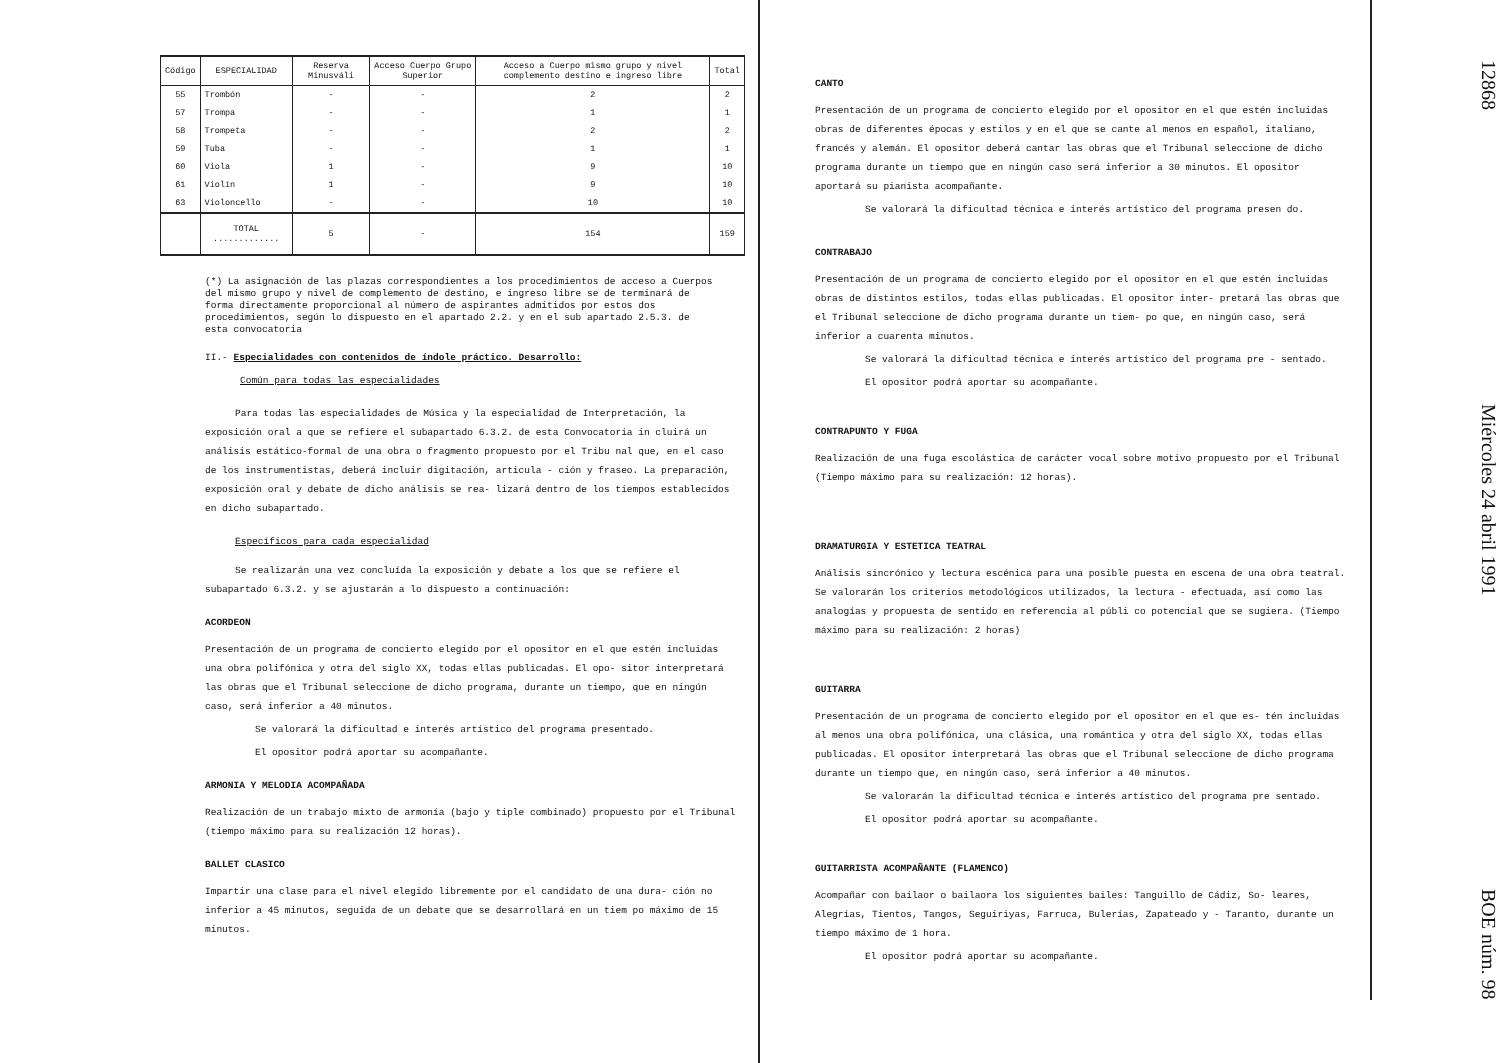| Código | ESPECIALIDAD | Reserva Minusváli | Acceso Cuerpo Grupo Superior | Acceso a Cuerpo mismo grupo y nivel complemento destino e ingreso libre | Total |
| --- | --- | --- | --- | --- | --- |
| 55 | Trombón | - | - | 2 | 2 |
| 57 | Trompa | - | - | 1 | 1 |
| 58 | Trompeta | - | - | 2 | 2 |
| 59 | Tuba | - | - | 1 | 1 |
| 60 | Viola | 1 | - | 9 | 10 |
| 61 | Violín | 1 | - | 9 | 10 |
| 63 | Violoncello | - | - | 10 | 10 |
| | TOTAL ............. | 5 | - | 154 | 159 |
(*) La asignación de las plazas correspondientes a los procedimientos de acceso a Cuerpos del mismo grupo y nivel de complemento de destino, e ingreso libre se de terminará de forma directamente proporcional al número de aspirantes admitidos por estos dos procedimientos, según lo dispuesto en el apartado 2.2. y en el sub apartado 2.5.3. de esta convocatoria
II.- Especialidades con contenidos de índole práctico. Desarrollo:
Común para todas las especialidades
Para todas las especialidades de Música y la especialidad de Interpretación, la exposición oral a que se refiere el subapartado 6.3.2. de esta Convocatoria in cluirá un análisis estático-formal de una obra o fragmento propuesto por el Tribu nal que, en el caso de los instrumentistas, deberá incluir digitación, articula - ción y fraseo. La preparación, exposición oral y debate de dicho análisis se rea- lizará dentro de los tiempos establecidos en dicho subapartado.
Específicos para cada especialidad
Se realizarán una vez concluída la exposición y debate a los que se refiere el subapartado 6.3.2. y se ajustarán a lo dispuesto a continuación:
ACORDEON
Presentación de un programa de concierto elegido por el opositor en el que estén incluidas una obra polifónica y otra del siglo XX, todas ellas publicadas. El opo- sitor interpretará las obras que el Tribunal seleccione de dicho programa, durante un tiempo, que en ningún caso, será inferior a 40 minutos.
Se valorará la dificultad e interés artístico del programa presentado.
El opositor podrá aportar su acompañante.
ARMONIA Y MELODIA ACOMPAÑADA
Realización de un trabajo mixto de armonía (bajo y tiple combinado) propuesto por el Tribunal (tiempo máximo para su realización 12 horas).
BALLET CLASICO
Impartir una clase para el nivel elegido libremente por el candidato de una dura- ción no inferior a 45 minutos, seguida de un debate que se desarrollará en un tiem po máximo de 15 minutos.
CANTO
Presentación de un programa de concierto elegido por el opositor en el que estén incluidas obras de diferentes épocas y estilos y en el que se cante al menos en español, italiano, francés y alemán. El opositor deberá cantar las obras que el Tribunal seleccione de dicho programa durante un tiempo que en ningún caso será inferior a 30 minutos. El opositor aportará su pianista acompañante.
Se valorará la dificultad técnica e interés artístico del programa presen do.
CONTRABAJO
Presentación de un programa de concierto elegido por el opositor en el que estén incluidas obras de distintos estilos, todas ellas publicadas. El opositor inter- pretará las obras que el Tribunal seleccione de dicho programa durante un tiem- po que, en ningún caso, será inferior a cuarenta minutos.
Se valorará la dificultad técnica e interés artístico del programa pre - sentado.
El opositor podrá aportar su acompañante.
CONTRAPUNTO Y FUGA
Realización de una fuga escolástica de carácter vocal sobre motivo propuesto por el Tribunal (Tiempo máximo para su realización: 12 horas).
DRAMATURGIA Y ESTETICA TEATRAL
Análisis sincrónico y lectura escénica para una posible puesta en escena de una obra teatral. Se valorarán los criterios metodológicos utilizados, la lectura - efectuada, así como las analogías y propuesta de sentido en referencia al públi co potencial que se sugiera. (Tiempo máximo para su realización: 2 horas)
GUITARRA
Presentación de un programa de concierto elegido por el opositor en el que es- tén incluidas al menos una obra polifónica, una clásica, una romántica y otra del siglo XX, todas ellas publicadas. El opositor interpretará las obras que el Tribunal seleccione de dicho programa durante un tiempo que, en ningún caso, será inferior a 40 minutos.
Se valorarán la dificultad técnica e interés artístico del programa pre sentado.
El opositor podrá aportar su acompañante.
GUITARRISTA ACOMPAÑANTE (FLAMENCO)
Acompañar con bailaor o bailaora los siguientes bailes: Tanguillo de Cádiz, So- leares, Alegrías, Tientos, Tangos, Seguiriyas, Farruca, Bulerías, Zapateado y - Taranto, durante un tiempo máximo de 1 hora.
El opositor podrá aportar su acompañante.
12868 Miércoles 24 abril 1991 BOE núm. 98